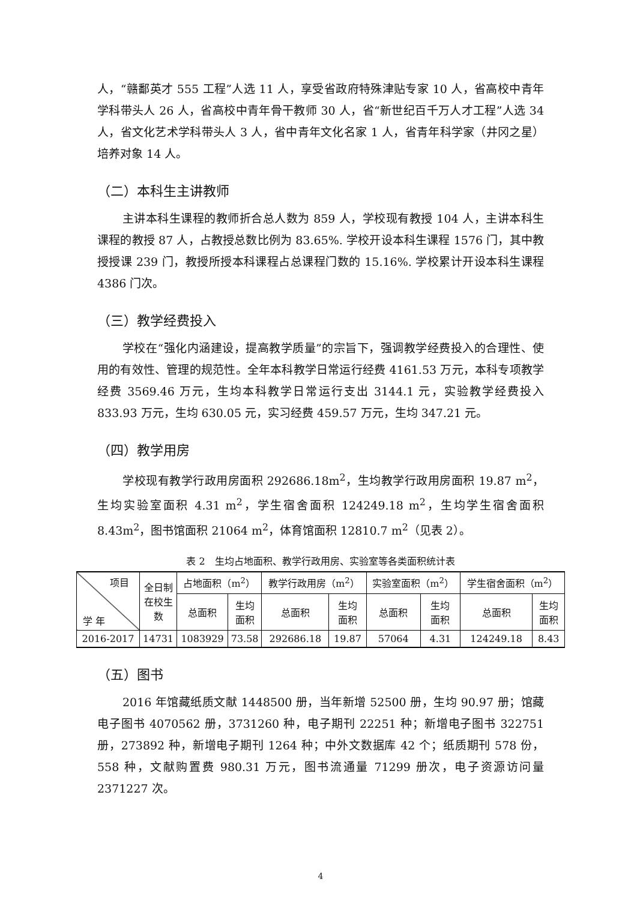人，“赣鄱英才 555 工程”人选 11 人，享受省政府特殊津贴专家 10 人，省高校中青年学科带头人 26 人，省高校中青年骨干教师 30 人，省“新世纪百千万人才工程”人选 34 人，省文化艺术学科带头人 3 人，省中青年文化名家 1 人，省青年科学家（井冈之星）培养对象 14 人。
（二）本科生主讲教师
主讲本科生课程的教师折合总人数为 859 人，学校现有教授 104 人，主讲本科生课程的教授 87 人，占教授总数比例为 83.65%. 学校开设本科生课程 1576 门，其中教授授课 239 门，教授所授本科课程占总课程门数的 15.16%. 学校累计开设本科生课程 4386 门次。
（三）教学经费投入
学校在“强化内涵建设，提高教学质量”的宗旨下，强调教学经费投入的合理性、使用的有效性、管理的规范性。全年本科教学日常运行经费 4161.53 万元，本科专项教学经费 3569.46 万元，生均本科教学日常运行支出 3144.1 元，实验教学经费投入 833.93 万元，生均 630.05 元，实习经费 459.57 万元，生均 347.21 元。
（四）教学用房
学校现有教学行政用房面积 292686.18m<sup>2</sup>，生均教学行政用房面积 19.87 m<sup>2</sup>，生均实验室面积 4.31 m<sup>2</sup>，学生宿舍面积 124249.18 m<sup>2</sup>，生均学生宿舍面积 8.43m<sup>2</sup>，图书馆面积 21064 m<sup>2</sup>，体育馆面积 12810.7 m<sup>2</sup>（见表 2）。
表 2　生均占地面积、教学行政用房、实验室等各类面积统计表
| 项目 学 年 | 全日制 在校生 数 | 占地面积（m<sup>2</sup>） | | 教学行政用房（m<sup>2</sup>） | | 实验室面积（m<sup>2</sup>） | | 学生宿舍面积（m<sup>2</sup>） | |
| --- | --- | --- | --- | --- | --- | --- | --- | --- | --- |
| | | 总面积 | 生均 面积 | 总面积 | 生均 面积 | 总面积 | 生均 面积 | 总面积 | 生均 面积 |
| 2016-2017 | 14731 | 1083929 | 73.58 | 292686.18 | 19.87 | 57064 | 4.31 | 124249.18 | 8.43 |
（五）图书
2016 年馆藏纸质文献 1448500 册，当年新增 52500 册，生均 90.97 册；馆藏电子图书 4070562 册，3731260 种，电子期刊 22251 种；新增电子图书 322751 册，273892 种，新增电子期刊 1264 种；中外文数据库 42 个；纸质期刊 578 份，558 种，文献购置费 980.31 万元，图书流通量 71299 册次，电子资源访问量 2371227 次。
4